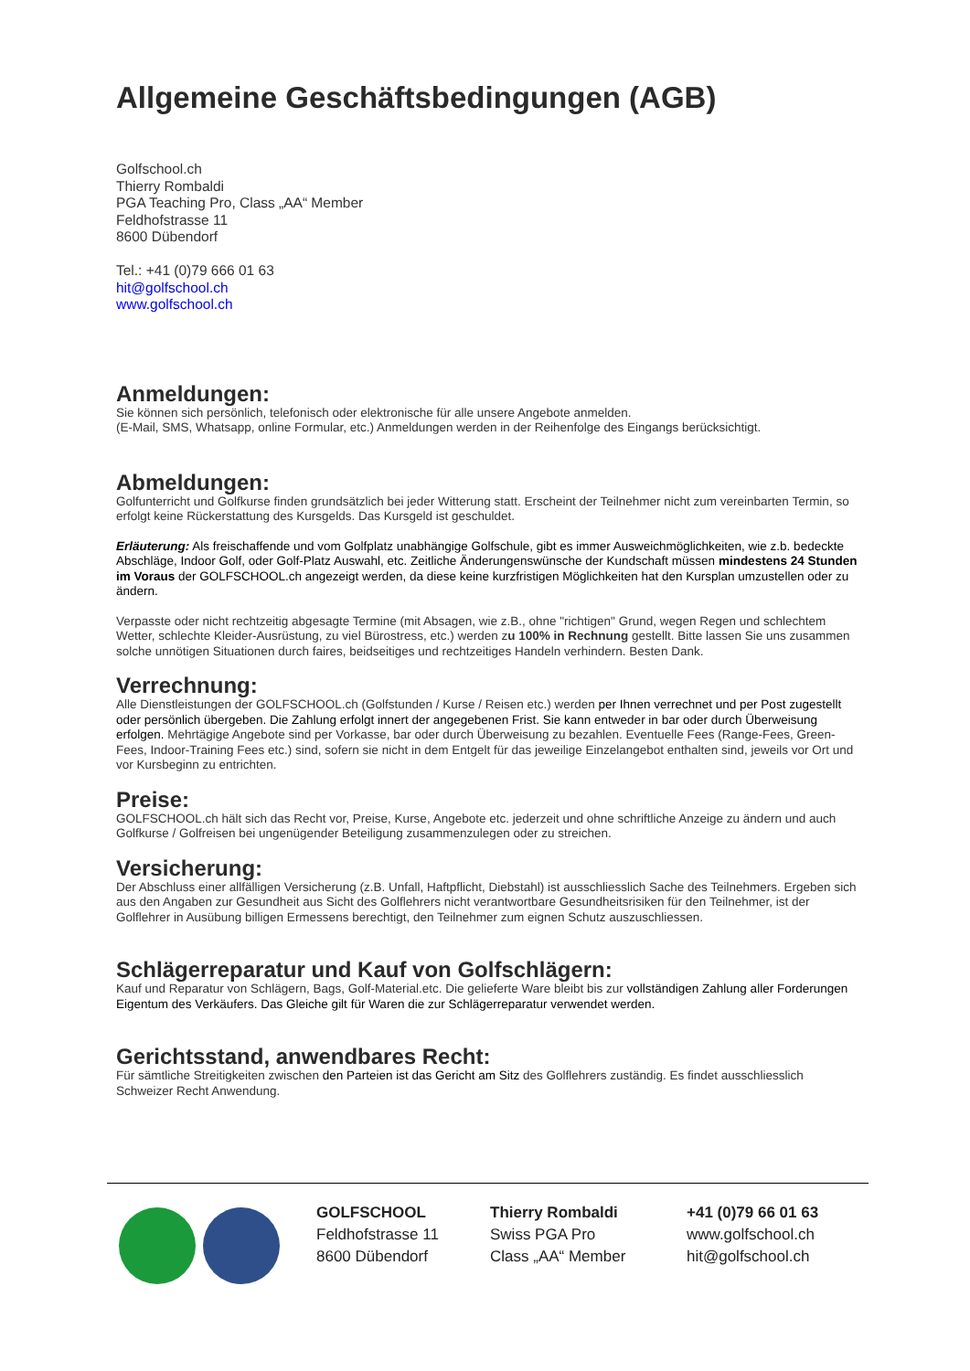Allgemeine Geschäftsbedingungen (AGB)
Golfschool.ch
Thierry Rombaldi
PGA Teaching Pro, Class „AA“ Member
Feldhofstrasse 11
8600 Dübendorf
Tel.: +41 (0)79 666 01 63
hit@golfschool.ch
www.golfschool.ch
Anmeldungen:
Sie können sich persönlich, telefonisch oder elektronische für alle unsere Angebote anmelden.
(E-Mail, SMS, Whatsapp, online Formular, etc.) Anmeldungen werden in der Reihenfolge des Eingangs berücksichtigt.
Abmeldungen:
Golfunterricht und Golfkurse finden grundsätzlich bei jeder Witterung statt. Erscheint der Teilnehmer nicht zum vereinbarten Termin, so erfolgt keine Rückerstattung des Kursgelds. Das Kursgeld ist geschuldet.
Erläuterung: Als freischaffende und vom Golfplatz unabhängige Golfschule, gibt es immer Ausweichmöglichkeiten, wie z.b. bedeckte Abschläge, Indoor Golf, oder Golf-Platz Auswahl, etc. Zeitliche Änderungenswünsche der Kundschaft müssen mindestens 24 Stunden im Voraus der GOLFSCHOOL.ch angezeigt werden, da diese keine kurzfristigen Möglichkeiten hat den Kursplan umzustellen oder zu ändern.
Verpasste oder nicht rechtzeitig abgesagte Termine (mit Absagen, wie z.B., ohne "richtigen" Grund, wegen Regen und schlechtem Wetter, schlechte Kleider-Ausrüstung, zu viel Bürostress, etc.) werden zu 100% in Rechnung gestellt. Bitte lassen Sie uns zusammen solche unnötigen Situationen durch faires, beidseitiges und rechtzeitiges Handeln verhindern. Besten Dank.
Verrechnung:
Alle Dienstleistungen der GOLFSCHOOL.ch (Golfstunden / Kurse / Reisen etc.) werden per Ihnen verrechnet und per Post zugestellt oder persönlich übergeben. Die Zahlung erfolgt innert der angegebenen Frist. Sie kann entweder in bar oder durch Überweisung erfolgen. Mehrtägige Angebote sind per Vorkasse, bar oder durch Überweisung zu bezahlen. Eventuelle Fees (Range-Fees, Green-Fees, Indoor-Training Fees etc.) sind, sofern sie nicht in dem Entgelt für das jeweilige Einzelangebot enthalten sind, jeweils vor Ort und vor Kursbeginn zu entrichten.
Preise:
GOLFSCHOOL.ch hält sich das Recht vor, Preise, Kurse, Angebote etc. jederzeit und ohne schriftliche Anzeige zu ändern und auch Golfkurse / Golfreisen bei ungenügender Beteiligung zusammenzulegen oder zu streichen.
Versicherung:
Der Abschluss einer allfälligen Versicherung (z.B. Unfall, Haftpflicht, Diebstahl) ist ausschliesslich Sache des Teilnehmers. Ergeben sich aus den Angaben zur Gesundheit aus Sicht des Golflehrers nicht verantwortbare Gesundheitsrisiken für den Teilnehmer, ist der Golflehrer in Ausübung billigen Ermessens berechtigt, den Teilnehmer zum eignen Schutz auszuschliessen.
Schlägerreparatur und Kauf von Golfschlägern:
Kauf und Reparatur von Schlägern, Bags, Golf-Material.etc. Die gelieferte Ware bleibt bis zur vollständigen Zahlung aller Forderungen Eigentum des Verkäufers. Das Gleiche gilt für Waren die zur Schlägerreparatur verwendet werden.
Gerichtsstand, anwendbares Recht:
Für sämtliche Streitigkeiten zwischen den Parteien ist das Gericht am Sitz des Golflehrers zuständig. Es findet ausschliesslich Schweizer Recht Anwendung.
GOLFSCHOOL
Feldhofstrasse 11
8600 Dübendorf
Thierry Rombaldi
Swiss PGA Pro
Class „AA“ Member
+41 (0)79 66 01 63
www.golfschool.ch
hit@golfschool.ch